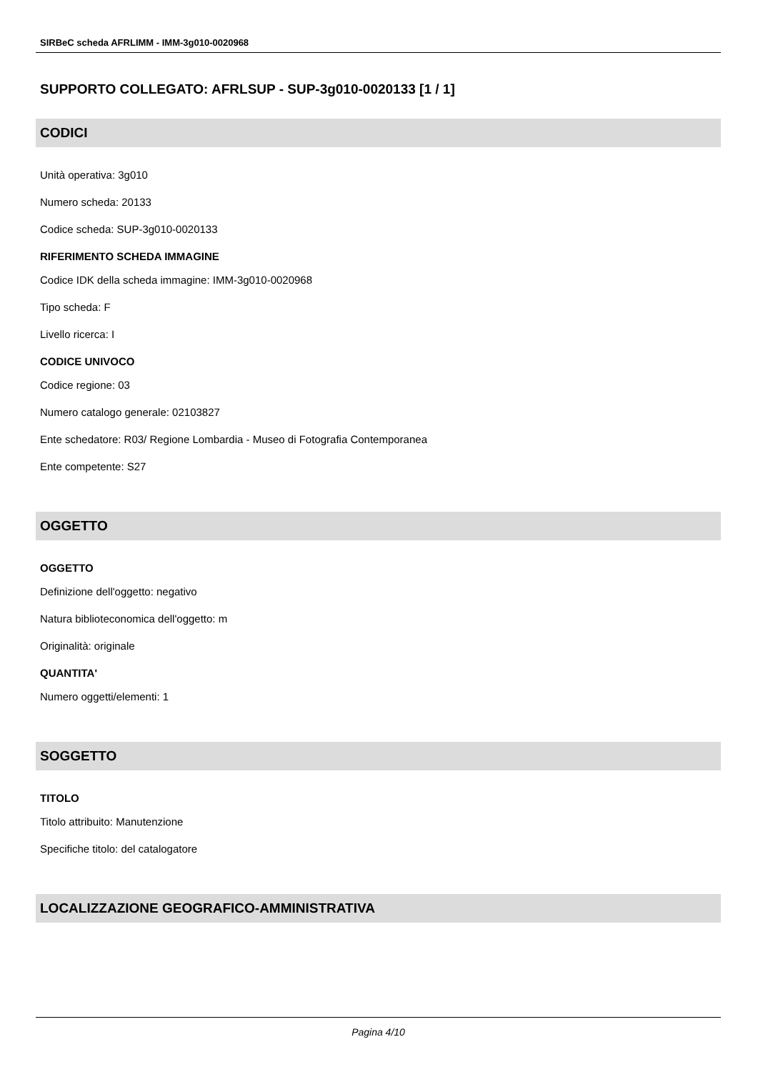SIRBeC scheda AFRLIMM - IMM-3g010-0020968
SUPPORTO COLLEGATO: AFRLSUP - SUP-3g010-0020133 [1 / 1]
CODICI
Unità operativa: 3g010
Numero scheda: 20133
Codice scheda: SUP-3g010-0020133
RIFERIMENTO SCHEDA IMMAGINE
Codice IDK della scheda immagine: IMM-3g010-0020968
Tipo scheda: F
Livello ricerca: I
CODICE UNIVOCO
Codice regione: 03
Numero catalogo generale: 02103827
Ente schedatore: R03/ Regione Lombardia - Museo di Fotografia Contemporanea
Ente competente: S27
OGGETTO
OGGETTO
Definizione dell'oggetto: negativo
Natura biblioteconomica dell'oggetto: m
Originalità: originale
QUANTITA'
Numero oggetti/elementi: 1
SOGGETTO
TITOLO
Titolo attribuito: Manutenzione
Specifiche titolo: del catalogatore
LOCALIZZAZIONE GEOGRAFICO-AMMINISTRATIVA
Pagina 4/10